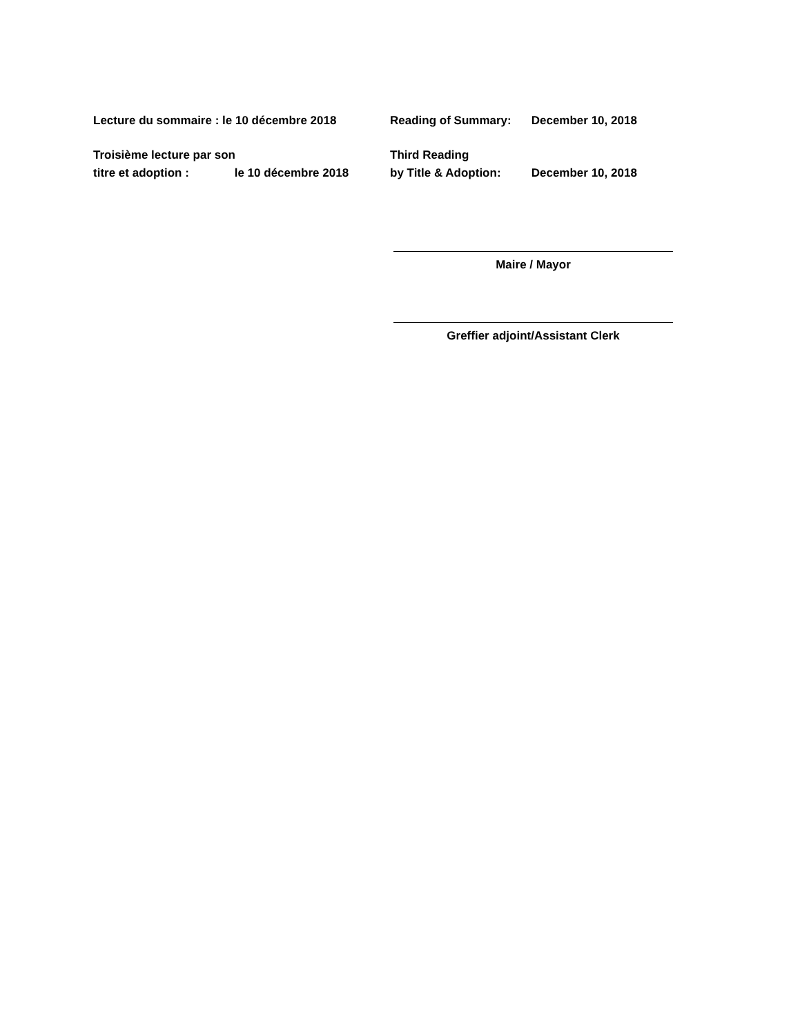Lecture du sommaire : le 10 décembre 2018 Reading of Summary: December 10, 2018
Troisième lecture par son
titre et adoption : le 10 décembre 2018
Third Reading
by Title & Adoption: December 10, 2018
Maire / Mayor
Greffier adjoint/Assistant Clerk